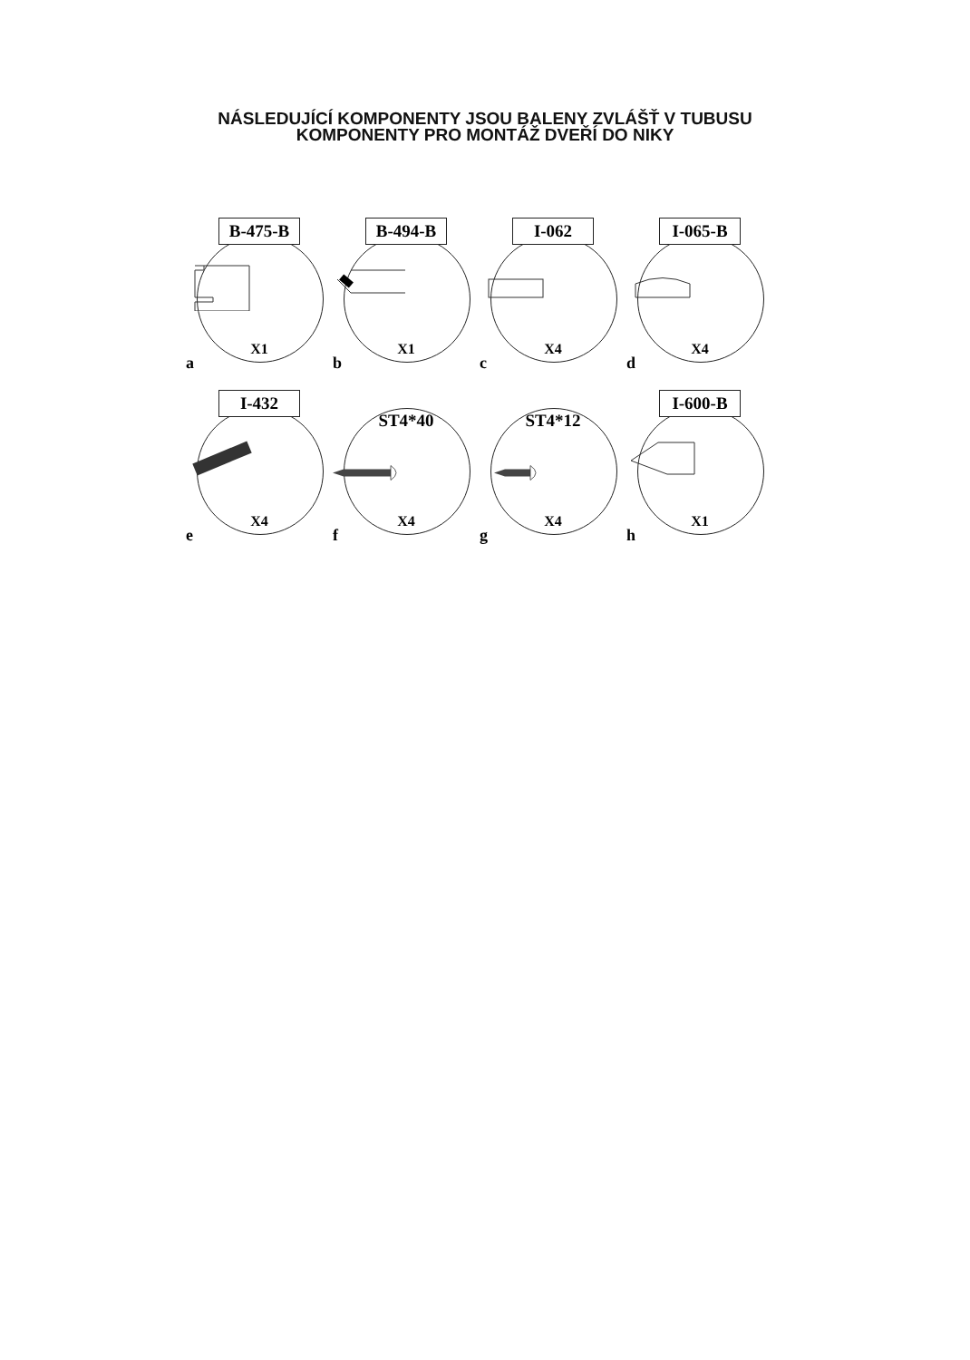NÁSLEDUJÍCÍ KOMPONENTY JSOU BALENY ZVLÁŠŤ V TUBUSU
KOMPONENTY PRO MONTÁŽ DVEŘÍ DO NIKY
B-475-B
X1
a
B-494-B
X1
b
I-062
X4
c
I-065-B
X4
d
I-432
X4
e
ST4*40
X4
f
ST4*12
X4
g
I-600-B
X1
h